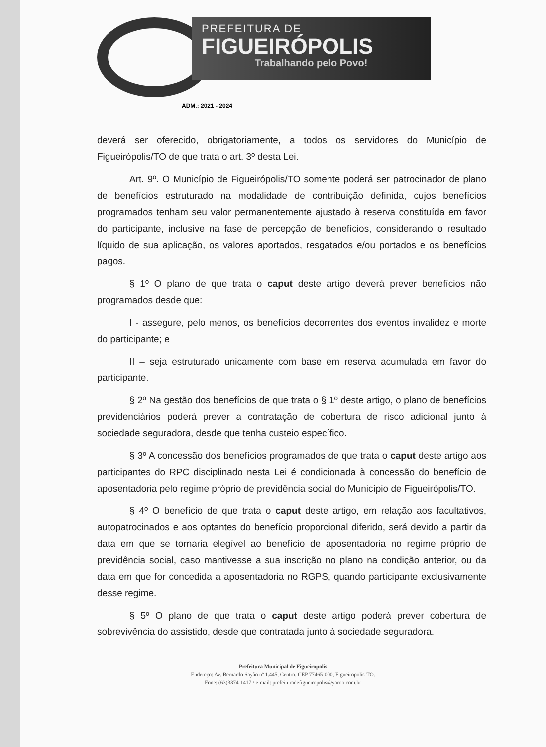PREFEITURA DE
FIGUEIRÓPOLIS
Trabalhando pelo Povo!
ADM.: 2021 - 2024
deverá ser oferecido, obrigatoriamente, a todos os servidores do Município de Figueirópolis/TO de que trata o art. 3º desta Lei.
Art. 9º. O Município de Figueirópolis/TO somente poderá ser patrocinador de plano de benefícios estruturado na modalidade de contribuição definida, cujos benefícios programados tenham seu valor permanentemente ajustado à reserva constituída em favor do participante, inclusive na fase de percepção de benefícios, considerando o resultado líquido de sua aplicação, os valores aportados, resgatados e/ou portados e os benefícios pagos.
§ 1º O plano de que trata o caput deste artigo deverá prever benefícios não programados desde que:
I - assegure, pelo menos, os benefícios decorrentes dos eventos invalidez e morte do participante; e
II – seja estruturado unicamente com base em reserva acumulada em favor do participante.
§ 2º Na gestão dos benefícios de que trata o § 1º deste artigo, o plano de benefícios previdenciários poderá prever a contratação de cobertura de risco adicional junto à sociedade seguradora, desde que tenha custeio específico.
§ 3º A concessão dos benefícios programados de que trata o caput deste artigo aos participantes do RPC disciplinado nesta Lei é condicionada à concessão do benefício de aposentadoria pelo regime próprio de previdência social do Município de Figueirópolis/TO.
§ 4º O benefício de que trata o caput deste artigo, em relação aos facultativos, autopatrocinados e aos optantes do benefício proporcional diferido, será devido a partir da data em que se tornaria elegível ao benefício de aposentadoria no regime próprio de previdência social, caso mantivesse a sua inscrição no plano na condição anterior, ou da data em que for concedida a aposentadoria no RGPS, quando participante exclusivamente desse regime.
§ 5º O plano de que trata o caput deste artigo poderá prever cobertura de sobrevivência do assistido, desde que contratada junto à sociedade seguradora.
Prefeitura Municipal de Figueiropolis
Endereço: Av. Bernardo Sayão nº 1.445, Centro, CEP 77465-000, Figueiropolis-TO.
Fone: (63)3374-1417 / e-mail: prefeituradefigueiropolis@yaroo.com.br